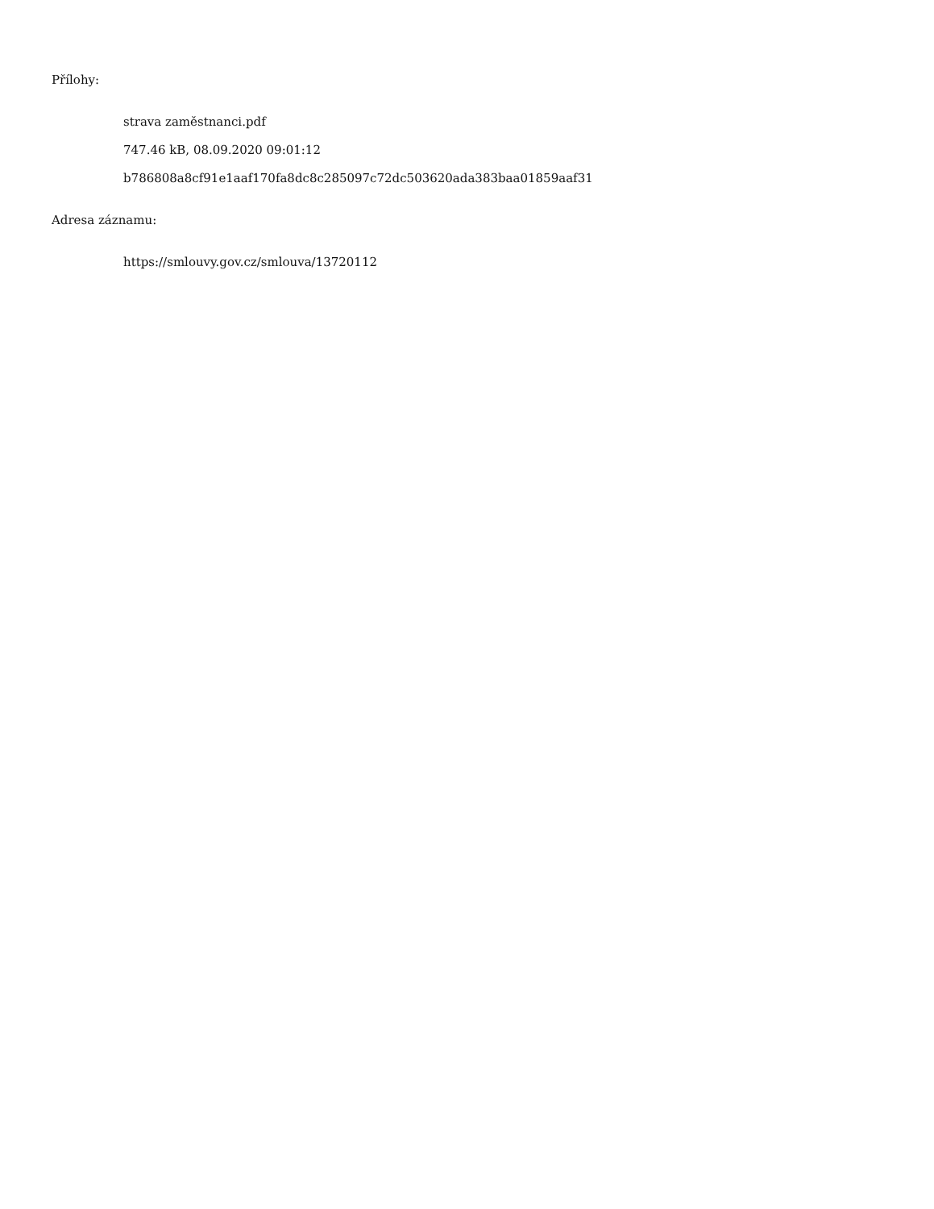Přílohy:
strava zaměstnanci.pdf
747.46 kB, 08.09.2020 09:01:12
b786808a8cf91e1aaf170fa8dc8c285097c72dc503620ada383baa01859aaf31
Adresa záznamu:
https://smlouvy.gov.cz/smlouva/13720112